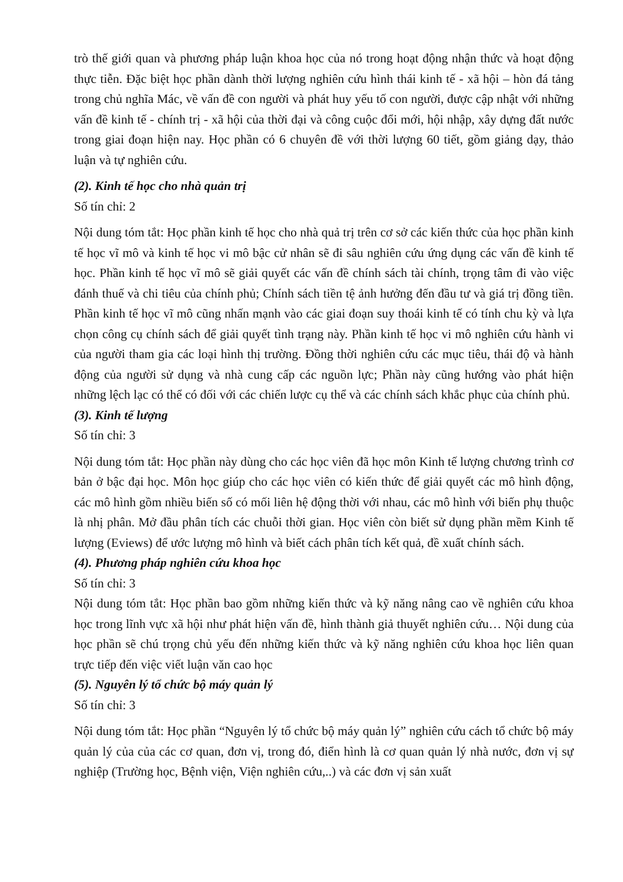trò thế giới quan và phương pháp luận khoa học của nó trong hoạt động nhận thức và hoạt động thực tiễn. Đặc biệt học phần dành thời lượng nghiên cứu hình thái kinh tế - xã hội – hòn đá tảng trong chủ nghĩa Mác, về vấn đề con người và phát huy yếu tố con người, được cập nhật với những vấn đề kinh tế - chính trị - xã hội của thời đại và công cuộc đổi mới, hội nhập, xây dựng đất nước trong giai đoạn hiện nay. Học phần có 6 chuyên đề với thời lượng 60 tiết, gồm giảng dạy, thảo luận và tự nghiên cứu.
(2). Kinh tế học cho nhà quản trị
Số tín chỉ: 2
Nội dung tóm tắt: Học phần kinh tế học cho nhà quả trị trên cơ sở các kiến thức của học phần kinh tế học vĩ mô và kinh tế học vi mô bậc cử nhân sẽ đi sâu nghiên cứu ứng dụng các vấn đề kinh tế học. Phần kinh tế học vĩ mô sẽ giải quyết các vấn đề chính sách tài chính, trọng tâm đi vào việc đánh thuế và chi tiêu của chính phủ; Chính sách tiền tệ ảnh hưởng đến đầu tư và giá trị đồng tiền. Phần kinh tế học vĩ mô cũng nhấn mạnh vào các giai đoạn suy thoái kinh tế có tính chu kỳ và lựa chọn công cụ chính sách để giải quyết tình trạng này. Phần kinh tế học vi mô nghiên cứu hành vi của người tham gia các loại hình thị trường. Đồng thời nghiên cứu các mục tiêu, thái độ và hành động của người sử dụng và nhà cung cấp các nguồn lực; Phần này cũng hướng vào phát hiện những lệch lạc có thể có đối với các chiến lược cụ thể và các chính sách khắc phục của chính phủ.
(3). Kinh tế lượng
Số tín chỉ: 3
Nội dung tóm tắt: Học phần này dùng cho các học viên đã học môn Kinh tế lượng chương trình cơ bản ở bậc đại học. Môn học giúp cho các học viên có kiến thức để giải quyết các mô hình động, các mô hình gồm nhiều biến số có mối liên hệ động thời với nhau, các mô hình với biến phụ thuộc là nhị phân. Mở đầu phân tích các chuỗi thời gian. Học viên còn biết sử dụng phần mềm Kinh tế lượng (Eviews) để ước lượng mô hình và biết cách phân tích kết quả, đề xuất chính sách.
(4). Phương pháp nghiên cứu khoa học
Số tín chỉ: 3
Nội dung tóm tắt: Học phần bao gồm những kiến thức và kỹ năng nâng cao về nghiên cứu khoa học trong lĩnh vực xã hội như phát hiện vấn đề, hình thành giả thuyết nghiên cứu… Nội dung của học phần sẽ chú trọng chủ yếu đến những kiến thức và kỹ năng nghiên cứu khoa học liên quan trực tiếp đến việc viết luận văn cao học
(5). Nguyên lý tổ chức bộ máy quản lý
Số tín chỉ: 3
Nội dung tóm tắt: Học phần “Nguyên lý tổ chức bộ máy quản lý” nghiên cứu cách tổ chức bộ máy quản lý của của các cơ quan, đơn vị, trong đó, điển hình là cơ quan quản lý nhà nước, đơn vị sự nghiệp (Trường học, Bệnh viện, Viện nghiên cứu,..) và các đơn vị sản xuất